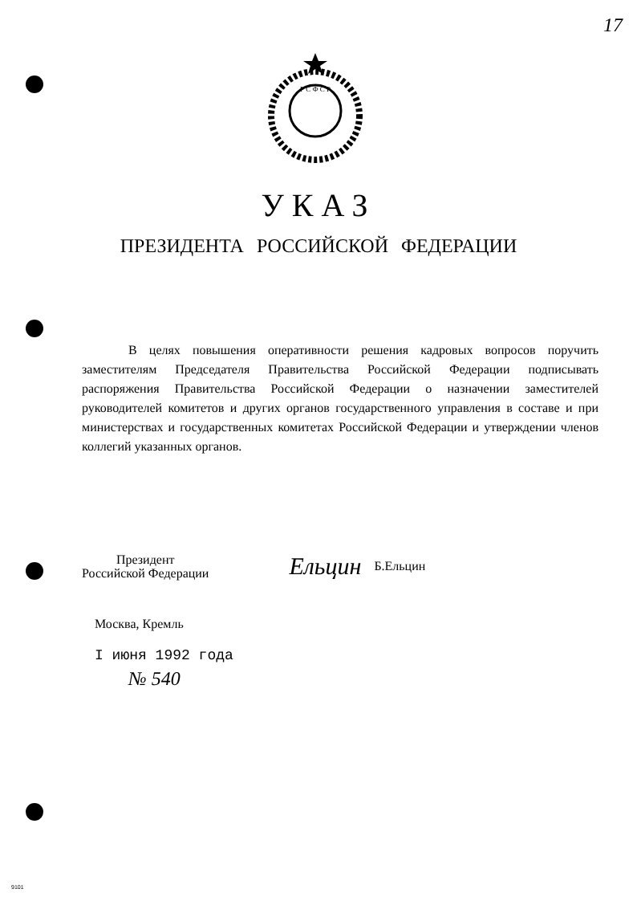17
Р С Ф С Р
УКАЗ
ПРЕЗИДЕНТА РОССИЙСКОЙ ФЕДЕРАЦИИ
В целях повышения оперативности решения кадровых вопросов поручить заместителям Председателя Правительства Российской Федерации подписывать распоряжения Правительства Российской Федерации о назначении заместителей руководителей комитетов и других органов государственного управления в составе и при министерствах и государственных комитетах Российской Федерации и утверждении членов коллегий указанных органов.
Президент
Российской Федерации
Ельцин
Б.Ельцин
Москва, Кремль
I июня 1992 года
№ 540
9101